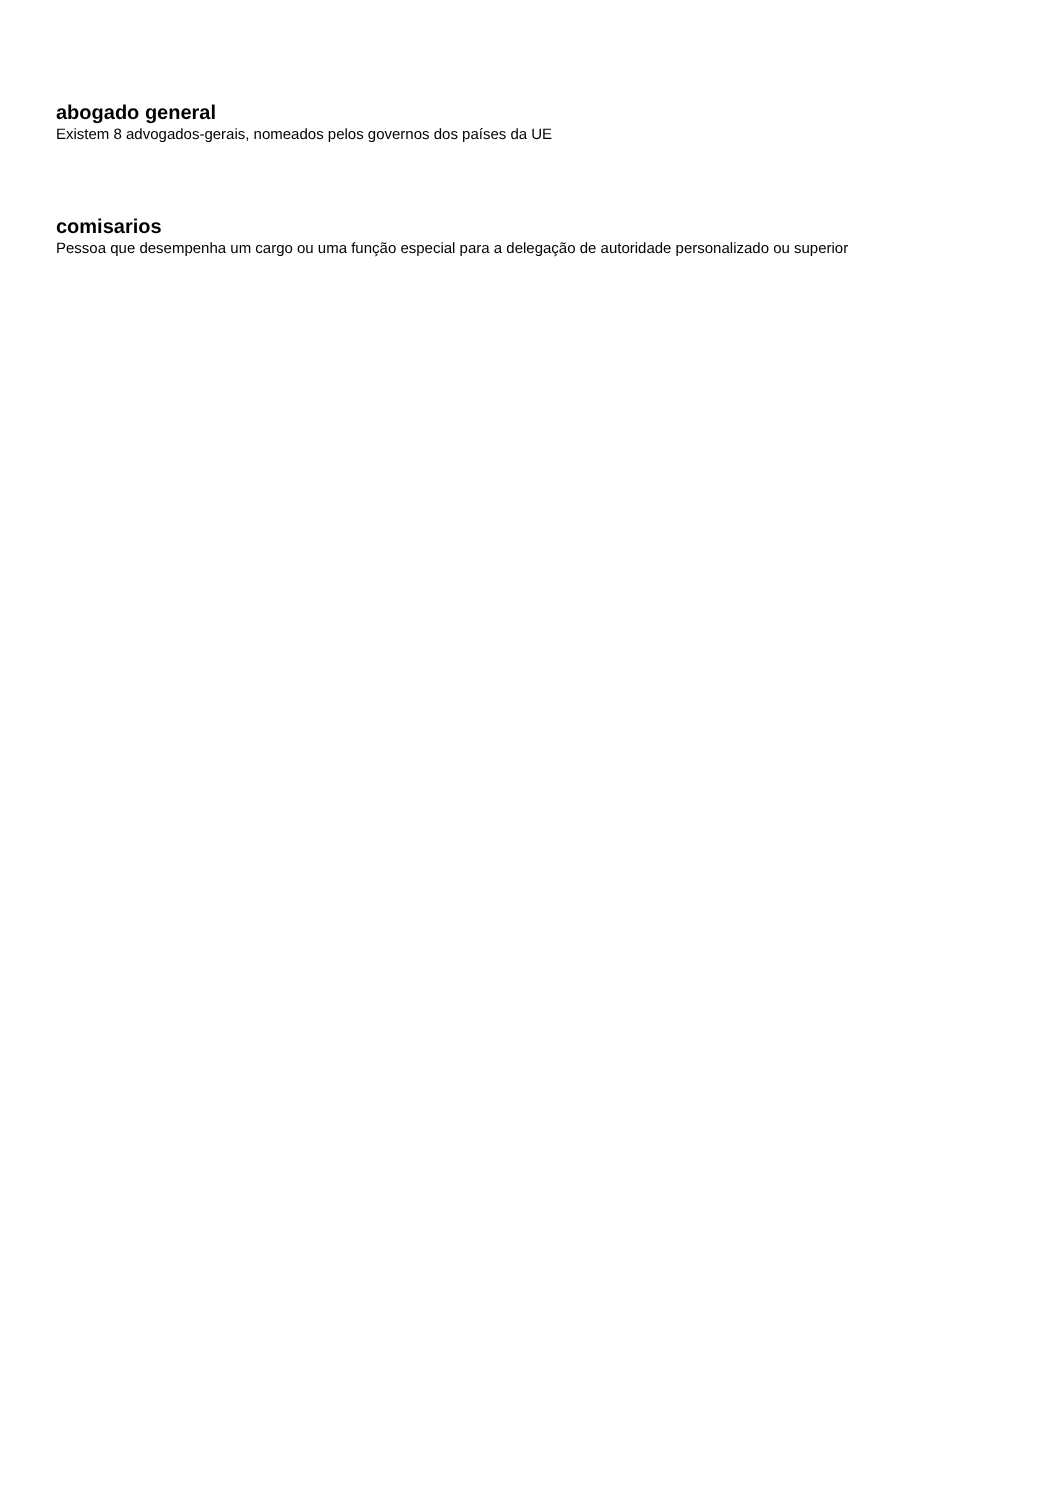abogado general
Existem 8 advogados-gerais, nomeados pelos governos dos países da UE
comisarios
Pessoa que desempenha um cargo ou uma função especial para a delegação de autoridade personalizado ou superior